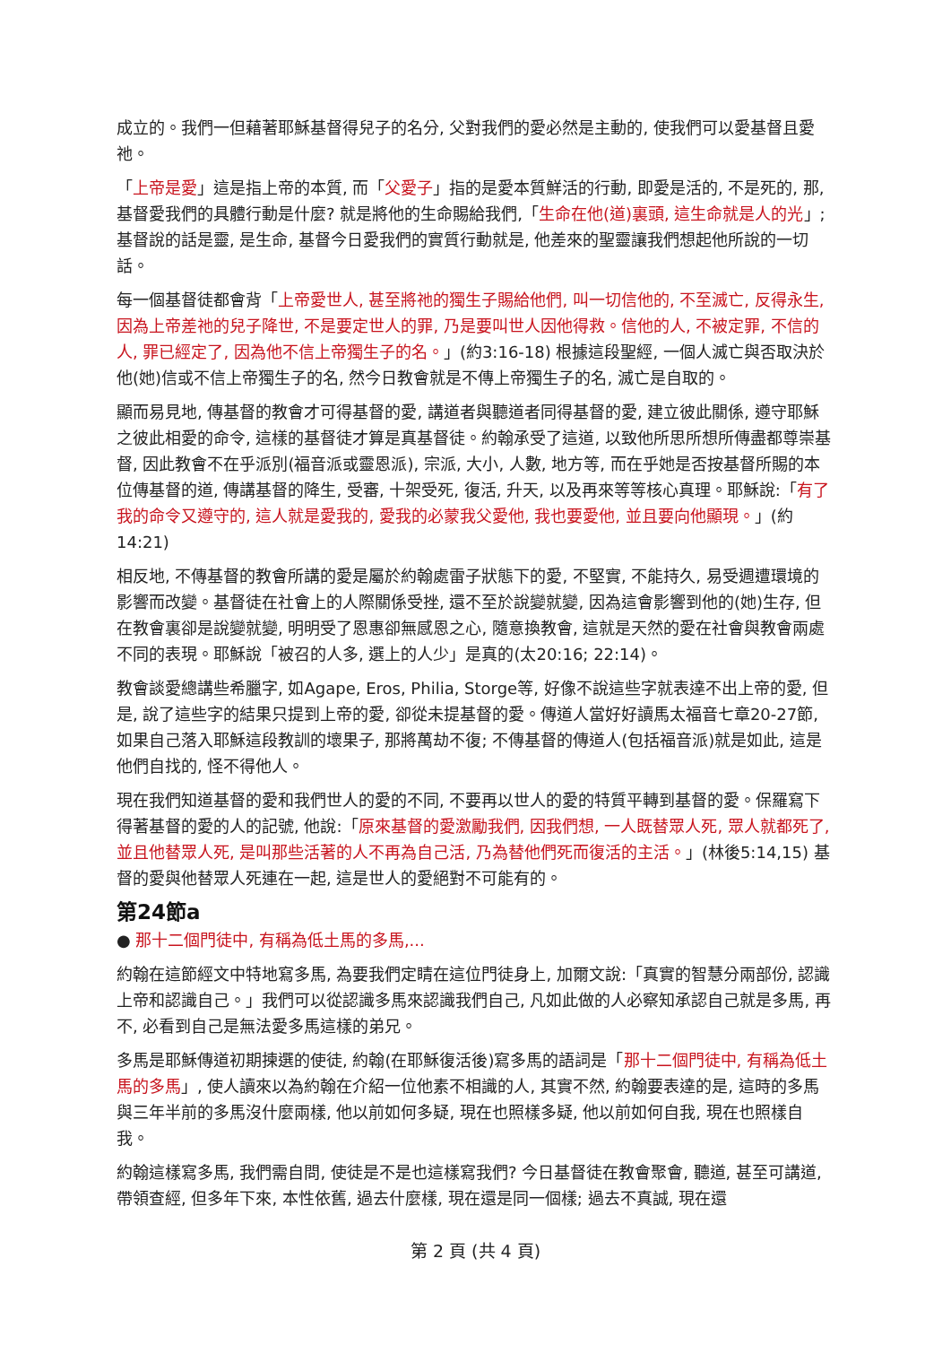成立的。我們一但藉著耶穌基督得兒子的名分, 父對我們的愛必然是主動的, 使我們可以愛基督且愛祂。
「上帝是愛」這是指上帝的本質, 而「父愛子」指的是愛本質鮮活的行動, 即愛是活的, 不是死的, 那, 基督愛我們的具體行動是什麼? 就是將他的生命賜給我們,「生命在他(道)裏頭, 這生命就是人的光」; 基督說的話是靈, 是生命, 基督今日愛我們的實質行動就是, 他差來的聖靈讓我們想起他所說的一切話。
每一個基督徒都會背「上帝愛世人, 甚至將祂的獨生子賜給他們, 叫一切信他的, 不至滅亡, 反得永生, 因為上帝差祂的兒子降世, 不是要定世人的罪, 乃是要叫世人因他得救。信他的人, 不被定罪, 不信的人, 罪已經定了, 因為他不信上帝獨生子的名。」(約3:16-18) 根據這段聖經, 一個人滅亡與否取決於他(她)信或不信上帝獨生子的名, 然今日教會就是不傳上帝獨生子的名, 滅亡是自取的。
顯而易見地, 傳基督的教會才可得基督的愛, 講道者與聽道者同得基督的愛, 建立彼此關係, 遵守耶穌之彼此相愛的命令, 這樣的基督徒才算是真基督徒。約翰承受了這道, 以致他所思所想所傳盡都尊崇基督, 因此教會不在乎派別(福音派或靈恩派), 宗派, 大小, 人數, 地方等, 而在乎她是否按基督所賜的本位傳基督的道, 傳講基督的降生, 受審, 十架受死, 復活, 升天, 以及再來等等核心真理。耶穌說:「有了我的命令又遵守的, 這人就是愛我的, 愛我的必蒙我父愛他, 我也要愛他, 並且要向他顯現。」(約14:21)
相反地, 不傳基督的教會所講的愛是屬於約翰處雷子狀態下的愛, 不堅實, 不能持久, 易受週遭環境的影響而改變。基督徒在社會上的人際關係受挫, 還不至於說變就變, 因為這會影響到他的(她)生存, 但在教會裏卻是說變就變, 明明受了恩惠卻無感恩之心, 隨意換教會, 這就是天然的愛在社會與教會兩處不同的表現。耶穌說「被召的人多, 選上的人少」是真的(太20:16; 22:14)。
教會談愛總講些希臘字, 如Agape, Eros, Philia, Storge等, 好像不說這些字就表達不出上帝的愛, 但是, 說了這些字的結果只提到上帝的愛, 卻從未提基督的愛。傳道人當好好讀馬太福音七章20-27節, 如果自己落入耶穌這段教訓的壞果子, 那將萬劫不復; 不傳基督的傳道人(包括福音派)就是如此, 這是他們自找的, 怪不得他人。
現在我們知道基督的愛和我們世人的愛的不同, 不要再以世人的愛的特質平轉到基督的愛。保羅寫下得著基督的愛的人的記號, 他說:「原來基督的愛激勵我們, 因我們想, 一人既替眾人死, 眾人就都死了, 並且他替眾人死, 是叫那些活著的人不再為自己活, 乃為替他們死而復活的主活。」(林後5:14,15) 基督的愛與他替眾人死連在一起, 這是世人的愛絕對不可能有的。
第24節a
● 那十二個門徒中, 有稱為低土馬的多馬,...
約翰在這節經文中特地寫多馬, 為要我們定睛在這位門徒身上, 加爾文說:「真實的智慧分兩部份, 認識上帝和認識自己。」我們可以從認識多馬來認識我們自己, 凡如此做的人必察知承認自己就是多馬, 再不, 必看到自己是無法愛多馬這樣的弟兄。
多馬是耶穌傳道初期揀選的使徒, 約翰(在耶穌復活後)寫多馬的語詞是「那十二個門徒中, 有稱為低土馬的多馬」, 使人讀來以為約翰在介紹一位他素不相識的人, 其實不然, 約翰要表達的是, 這時的多馬與三年半前的多馬沒什麼兩樣, 他以前如何多疑, 現在也照樣多疑, 他以前如何自我, 現在也照樣自我。
約翰這樣寫多馬, 我們需自問, 使徒是不是也這樣寫我們? 今日基督徒在教會聚會, 聽道, 甚至可講道, 帶領查經, 但多年下來, 本性依舊, 過去什麼樣, 現在還是同一個樣; 過去不真誠, 現在還
第 2 頁 (共 4 頁)